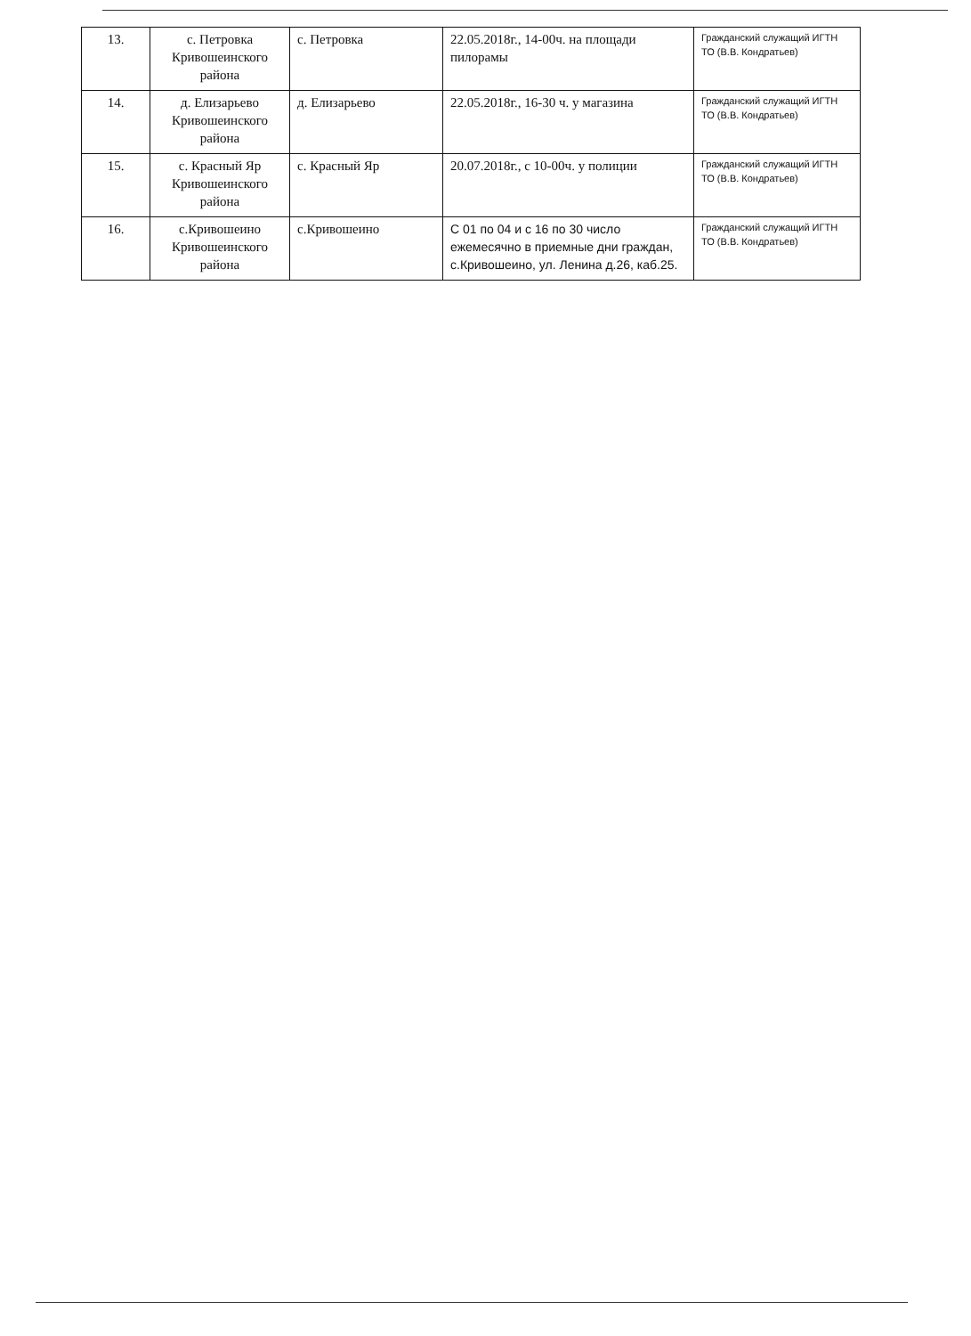| 13. | с. Петровка Кривошеинского района | с. Петровка | 22.05.2018г., 14-00ч. на площади пилорамы | Гражданский служащий ИГТН ТО (В.В. Кондратьев) |
| 14. | д. Елизарьево Кривошеинского района | д. Елизарьево | 22.05.2018г., 16-30 ч. у магазина | Гражданский служащий ИГТН ТО (В.В. Кондратьев) |
| 15. | с. Красный Яр Кривошеинского района | с. Красный Яр | 20.07.2018г., с 10-00ч. у полиции | Гражданский служащий ИГТН ТО (В.В. Кондратьев) |
| 16. | с.Кривошеино Кривошеинского района | с.Кривошеино | С 01 по 04 и с 16 по 30 число ежемесячно в приемные дни граждан, с.Кривошеино, ул. Ленина д.26, каб.25. | Гражданский служащий ИГТН ТО (В.В. Кондратьев) |